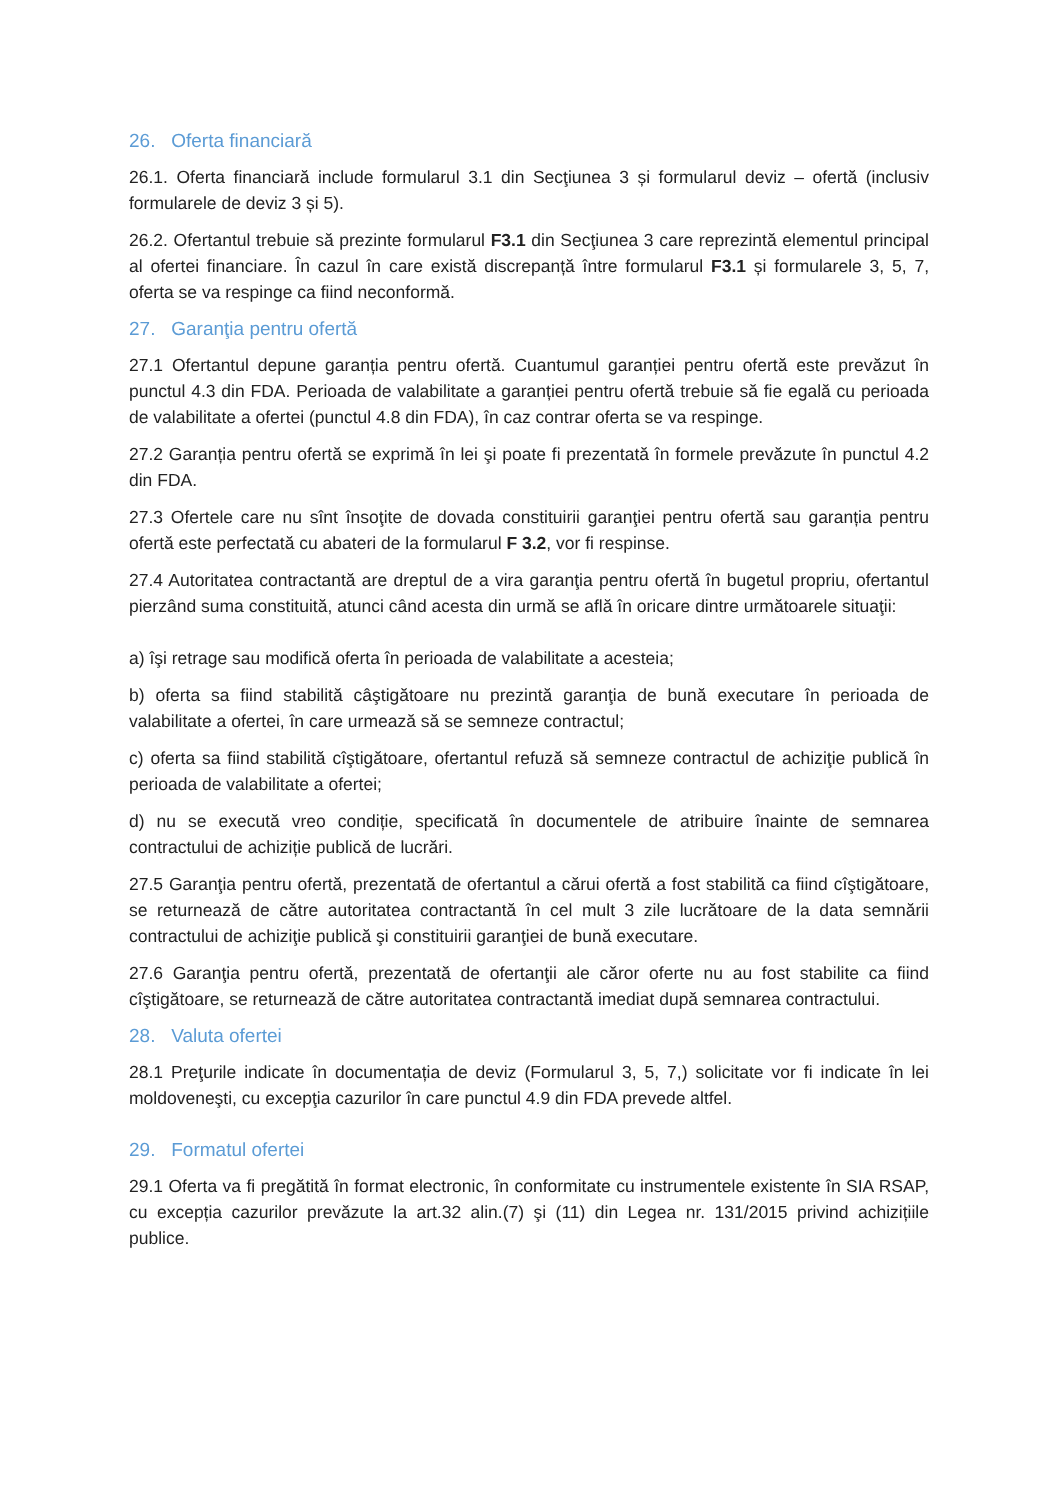26. Oferta financiară
26.1. Oferta financiară include formularul 3.1 din Secţiunea 3 și formularul deviz – ofertă (inclusiv formularele de deviz 3 și 5).
26.2. Ofertantul trebuie să prezinte formularul F3.1 din Secţiunea 3 care reprezintă elementul principal al ofertei financiare. În cazul în care există discrepanță între formularul F3.1 și formularele 3, 5, 7, oferta se va respinge ca fiind neconformă.
27. Garanţia pentru ofertă
27.1 Ofertantul depune garanția pentru ofertă. Cuantumul garanției pentru ofertă este prevăzut în punctul 4.3 din FDA. Perioada de valabilitate a garanției pentru ofertă trebuie să fie egală cu perioada de valabilitate a ofertei (punctul 4.8 din FDA), în caz contrar oferta se va respinge.
27.2 Garanția pentru ofertă se exprimă în lei şi poate fi prezentată în formele prevăzute în punctul 4.2 din FDA.
27.3 Ofertele care nu sînt însoţite de dovada constituirii garanţiei pentru ofertă sau garanția pentru ofertă este perfectată cu abateri de la formularul F 3.2, vor fi respinse.
27.4 Autoritatea contractantă are dreptul de a vira garanţia pentru ofertă în bugetul propriu, ofertantul pierzând suma constituită, atunci când acesta din urmă se află în oricare dintre următoarele situaţii:
a) îşi retrage sau modifică oferta în perioada de valabilitate a acesteia;
b) oferta sa fiind stabilită câştigătoare nu prezintă garanţia de bună executare în perioada de valabilitate a ofertei, în care urmează să se semneze contractul;
c) oferta sa fiind stabilită cîştigătoare, ofertantul refuză să semneze contractul de achiziţie publică în perioada de valabilitate a ofertei;
d) nu se execută vreo condiție, specificată în documentele de atribuire înainte de semnarea contractului de achiziție publică de lucrări.
27.5 Garanţia pentru ofertă, prezentată de ofertantul a cărui ofertă a fost stabilită ca fiind cîştigătoare, se returnează de către autoritatea contractantă în cel mult 3 zile lucrătoare de la data semnării contractului de achiziţie publică şi constituirii garanţiei de bună executare.
27.6 Garanţia pentru ofertă, prezentată de ofertanţii ale căror oferte nu au fost stabilite ca fiind cîştigătoare, se returnează de către autoritatea contractantă imediat după semnarea contractului.
28. Valuta ofertei
28.1 Preţurile indicate în documentația de deviz (Formularul 3, 5, 7,) solicitate vor fi indicate în lei moldoveneşti, cu excepţia cazurilor în care punctul 4.9 din FDA prevede altfel.
29. Formatul ofertei
29.1 Oferta va fi pregătită în format electronic, în conformitate cu instrumentele existente în SIA RSAP, cu excepția cazurilor prevăzute la art.32 alin.(7) şi (11) din Legea nr. 131/2015 privind achizițiile publice.